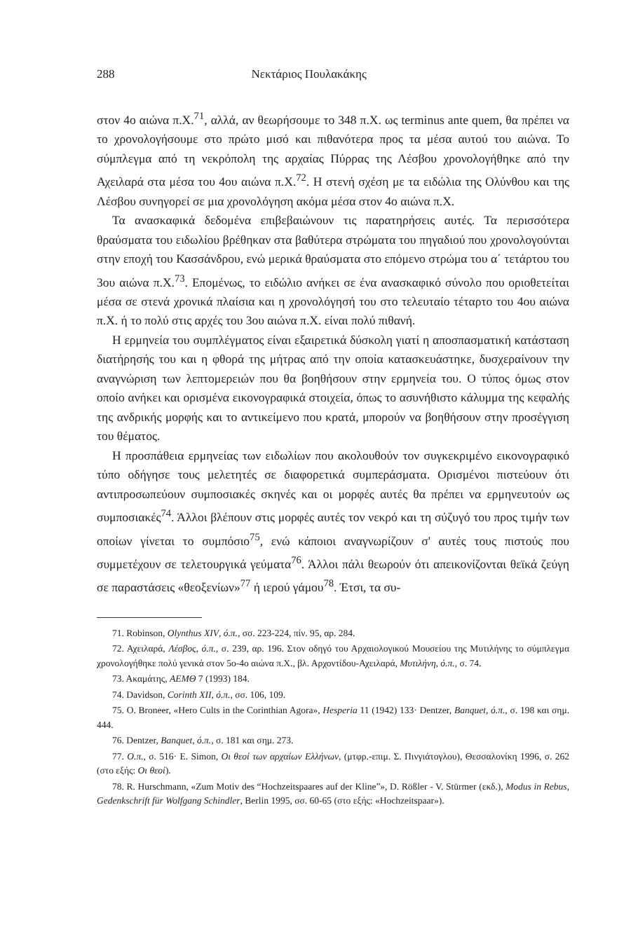288 Νεκτάριος Πουλακάκης
στον 4ο αιώνα π.Χ.<sup>71</sup>, αλλά, αν θεωρήσουμε το 348 π.Χ. ως terminus ante quem, θα πρέπει να το χρονολογήσουμε στο πρώτο μισό και πιθανότερα προς τα μέσα αυτού του αιώνα. Το σύμπλεγμα από τη νεκρόπολη της αρχαίας Πύρρας της Λέσβου χρονολογήθηκε από την Αχειλαρά στα μέσα του 4ου αιώνα π.Χ.<sup>72</sup>. Η στενή σχέση με τα ειδώλια της Ολύνθου και της Λέσβου συνηγορεί σε μια χρονολόγηση ακόμα μέσα στον 4ο αιώνα π.Χ.
Τα ανασκαφικά δεδομένα επιβεβαιώνουν τις παρατηρήσεις αυτές. Τα περισσότερα θραύσματα του ειδωλίου βρέθηκαν στα βαθύτερα στρώματα του πηγαδιού που χρονολογούνται στην εποχή του Κασσάνδρου, ενώ μερικά θραύσματα στο επόμενο στρώμα του α΄ τετάρτου του 3ου αιώνα π.Χ.<sup>73</sup>. Επομένως, το ειδώλιο ανήκει σε ένα ανασκαφικό σύνολο που οριοθετείται μέσα σε στενά χρονικά πλαίσια και η χρονολόγησή του στο τελευταίο τέταρτο του 4ου αιώνα π.Χ. ή το πολύ στις αρχές του 3ου αιώνα π.Χ. είναι πολύ πιθανή.
Η ερμηνεία του συμπλέγματος είναι εξαιρετικά δύσκολη γιατί η αποσπασματική κατάσταση διατήρησής του και η φθορά της μήτρας από την οποία κατασκευάστηκε, δυσχεραίνουν την αναγνώριση των λεπτομερειών που θα βοηθήσουν στην ερμηνεία του. Ο τύπος όμως στον οποίο ανήκει και ορισμένα εικονογραφικά στοιχεία, όπως το ασυνήθιστο κάλυμμα της κεφαλής της ανδρικής μορφής και το αντικείμενο που κρατά, μπορούν να βοηθήσουν στην προσέγγιση του θέματος.
Η προσπάθεια ερμηνείας των ειδωλίων που ακολουθούν τον συγκεκριμένο εικονογραφικό τύπο οδήγησε τους μελετητές σε διαφορετικά συμπεράσματα. Ορισμένοι πιστεύουν ότι αντιπροσωπεύουν συμποσιακές σκηνές και οι μορφές αυτές θα πρέπει να ερμηνευτούν ως συμποσιακές<sup>74</sup>. Άλλοι βλέπουν στις μορφές αυτές τον νεκρό και τη σύζυγό του προς τιμήν των οποίων γίνεται το συμπόσιο<sup>75</sup>, ενώ κάποιοι αναγνωρίζουν σ' αυτές τους πιστούς που συμμετέχουν σε τελετουργικά γεύματα<sup>76</sup>. Άλλοι πάλι θεωρούν ότι απεικονίζονται θεϊκά ζεύγη σε παραστάσεις «θεοξενίων»<sup>77</sup> ή ιερού γάμου<sup>78</sup>. Έτσι, τα συ-
71. Robinson, Olynthus XIV, ό.π., σσ. 223-224, πίν. 95, αρ. 284.
72. Αχειλαρά, Λέσβος, ό.π., σ. 239, αρ. 196. Στον οδηγό του Αρχαιολογικού Μουσείου της Μυτιλήνης το σύμπλεγμα χρονολογήθηκε πολύ γενικά στον 5ο-4ο αιώνα π.Χ., βλ. Αρχοντίδου-Αχειλαρά, Μυτιλήνη, ό.π., σ. 74.
73. Ακαμάτης, ΑΕΜΘ 7 (1993) 184.
74. Davidson, Corinth XII, ό.π., σσ. 106, 109.
75. O. Broneer, «Hero Cults in the Corinthian Agora», Hesperia 11 (1942) 133· Dentzer, Banquet, ό.π., σ. 198 και σημ. 444.
76. Dentzer, Banquet, ό.π., σ. 181 και σημ. 273.
77. Ο.π., σ. 516· E. Simon, Οι θεοί των αρχαίων Ελλήνων, (μτφρ.-επιμ. Σ. Πινγιάτογλου), Θεσσαλονίκη 1996, σ. 262 (στο εξής: Οι θεοί).
78. R. Hurschmann, «Zum Motiv des “Hochzeitspaares auf der Kline”», D. Rößler - V. Stürmer (εκδ.), Modus in Rebus, Gedenkschrift für Wolfgang Schindler, Berlin 1995, σσ. 60-65 (στο εξής: «Hochzeitspaar»).